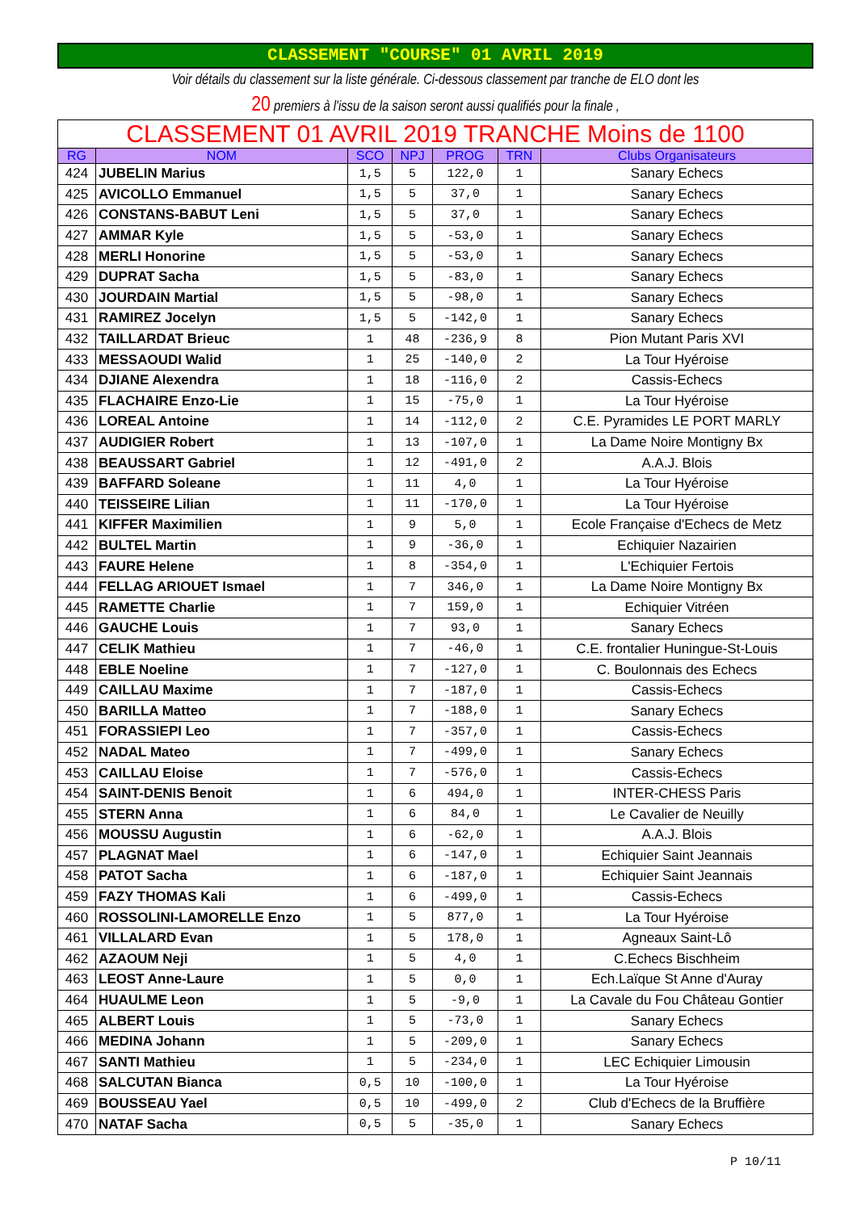CLASSEMENT "COURSE" 01 AVRIL 2019
Voir détails du classement sur la liste générale. Ci-dessous classement par tranche de ELO dont les
20 premiers à l'issu de la saison seront aussi qualifiés pour la finale ,
| CLASSEMENT 01 AVRIL 2019 TRANCHE Moins de 1100 | | | | | | |
| --- | --- | --- | --- | --- | --- | --- |
| RG | NOM | SCO | NPJ | PROG | TRN | Clubs Organisateurs |
| 424 | JUBELIN Marius | 1,5 | 5 | 122,0 | 1 | Sanary Echecs |
| 425 | AVICOLLO Emmanuel | 1,5 | 5 | 37,0 | 1 | Sanary Echecs |
| 426 | CONSTANS-BABUT Leni | 1,5 | 5 | 37,0 | 1 | Sanary Echecs |
| 427 | AMMAR Kyle | 1,5 | 5 | -53,0 | 1 | Sanary Echecs |
| 428 | MERLI Honorine | 1,5 | 5 | -53,0 | 1 | Sanary Echecs |
| 429 | DUPRAT Sacha | 1,5 | 5 | -83,0 | 1 | Sanary Echecs |
| 430 | JOURDAIN Martial | 1,5 | 5 | -98,0 | 1 | Sanary Echecs |
| 431 | RAMIREZ Jocelyn | 1,5 | 5 | -142,0 | 1 | Sanary Echecs |
| 432 | TAILLARDAT Brieuc | 1 | 48 | -236,9 | 8 | Pion Mutant Paris XVI |
| 433 | MESSAOUDI Walid | 1 | 25 | -140,0 | 2 | La Tour Hyéroise |
| 434 | DJIANE Alexendra | 1 | 18 | -116,0 | 2 | Cassis-Echecs |
| 435 | FLACHAIRE Enzo-Lie | 1 | 15 | -75,0 | 1 | La Tour Hyéroise |
| 436 | LOREAL Antoine | 1 | 14 | -112,0 | 2 | C.E. Pyramides LE PORT MARLY |
| 437 | AUDIGIER Robert | 1 | 13 | -107,0 | 1 | La Dame Noire Montigny Bx |
| 438 | BEAUSSART Gabriel | 1 | 12 | -491,0 | 2 | A.A.J. Blois |
| 439 | BAFFARD Soleane | 1 | 11 | 4,0 | 1 | La Tour Hyéroise |
| 440 | TEISSEIRE Lilian | 1 | 11 | -170,0 | 1 | La Tour Hyéroise |
| 441 | KIFFER Maximilien | 1 | 9 | 5,0 | 1 | Ecole Française d'Echecs de Metz |
| 442 | BULTEL Martin | 1 | 9 | -36,0 | 1 | Echiquier Nazairien |
| 443 | FAURE Helene | 1 | 8 | -354,0 | 1 | L'Echiquier Fertois |
| 444 | FELLAG ARIOUET Ismael | 1 | 7 | 346,0 | 1 | La Dame Noire Montigny Bx |
| 445 | RAMETTE Charlie | 1 | 7 | 159,0 | 1 | Echiquier Vitréen |
| 446 | GAUCHE Louis | 1 | 7 | 93,0 | 1 | Sanary Echecs |
| 447 | CELIK Mathieu | 1 | 7 | -46,0 | 1 | C.E. frontalier Huningue-St-Louis |
| 448 | EBLE Noeline | 1 | 7 | -127,0 | 1 | C. Boulonnais des Echecs |
| 449 | CAILLAU Maxime | 1 | 7 | -187,0 | 1 | Cassis-Echecs |
| 450 | BARILLA Matteo | 1 | 7 | -188,0 | 1 | Sanary Echecs |
| 451 | FORASSIEPI Leo | 1 | 7 | -357,0 | 1 | Cassis-Echecs |
| 452 | NADAL Mateo | 1 | 7 | -499,0 | 1 | Sanary Echecs |
| 453 | CAILLAU Eloise | 1 | 7 | -576,0 | 1 | Cassis-Echecs |
| 454 | SAINT-DENIS Benoit | 1 | 6 | 494,0 | 1 | INTER-CHESS Paris |
| 455 | STERN Anna | 1 | 6 | 84,0 | 1 | Le Cavalier de Neuilly |
| 456 | MOUSSU Augustin | 1 | 6 | -62,0 | 1 | A.A.J. Blois |
| 457 | PLAGNAT Mael | 1 | 6 | -147,0 | 1 | Echiquier Saint Jeannais |
| 458 | PATOT Sacha | 1 | 6 | -187,0 | 1 | Echiquier Saint Jeannais |
| 459 | FAZY THOMAS Kali | 1 | 6 | -499,0 | 1 | Cassis-Echecs |
| 460 | ROSSOLINI-LAMORELLE Enzo | 1 | 5 | 877,0 | 1 | La Tour Hyéroise |
| 461 | VILLALARD Evan | 1 | 5 | 178,0 | 1 | Agneaux Saint-Lô |
| 462 | AZAOUM Neji | 1 | 5 | 4,0 | 1 | C.Echecs Bischheim |
| 463 | LEOST Anne-Laure | 1 | 5 | 0,0 | 1 | Ech.Laïque St Anne d'Auray |
| 464 | HUAULME Leon | 1 | 5 | -9,0 | 1 | La Cavale du Fou Château Gontier |
| 465 | ALBERT Louis | 1 | 5 | -73,0 | 1 | Sanary Echecs |
| 466 | MEDINA Johann | 1 | 5 | -209,0 | 1 | Sanary Echecs |
| 467 | SANTI Mathieu | 1 | 5 | -234,0 | 1 | LEC Echiquier Limousin |
| 468 | SALCUTAN Bianca | 0,5 | 10 | -100,0 | 1 | La Tour Hyéroise |
| 469 | BOUSSEAU Yael | 0,5 | 10 | -499,0 | 2 | Club d'Echecs de la Bruffière |
| 470 | NATAF Sacha | 0,5 | 5 | -35,0 | 1 | Sanary Echecs |
P 10/11